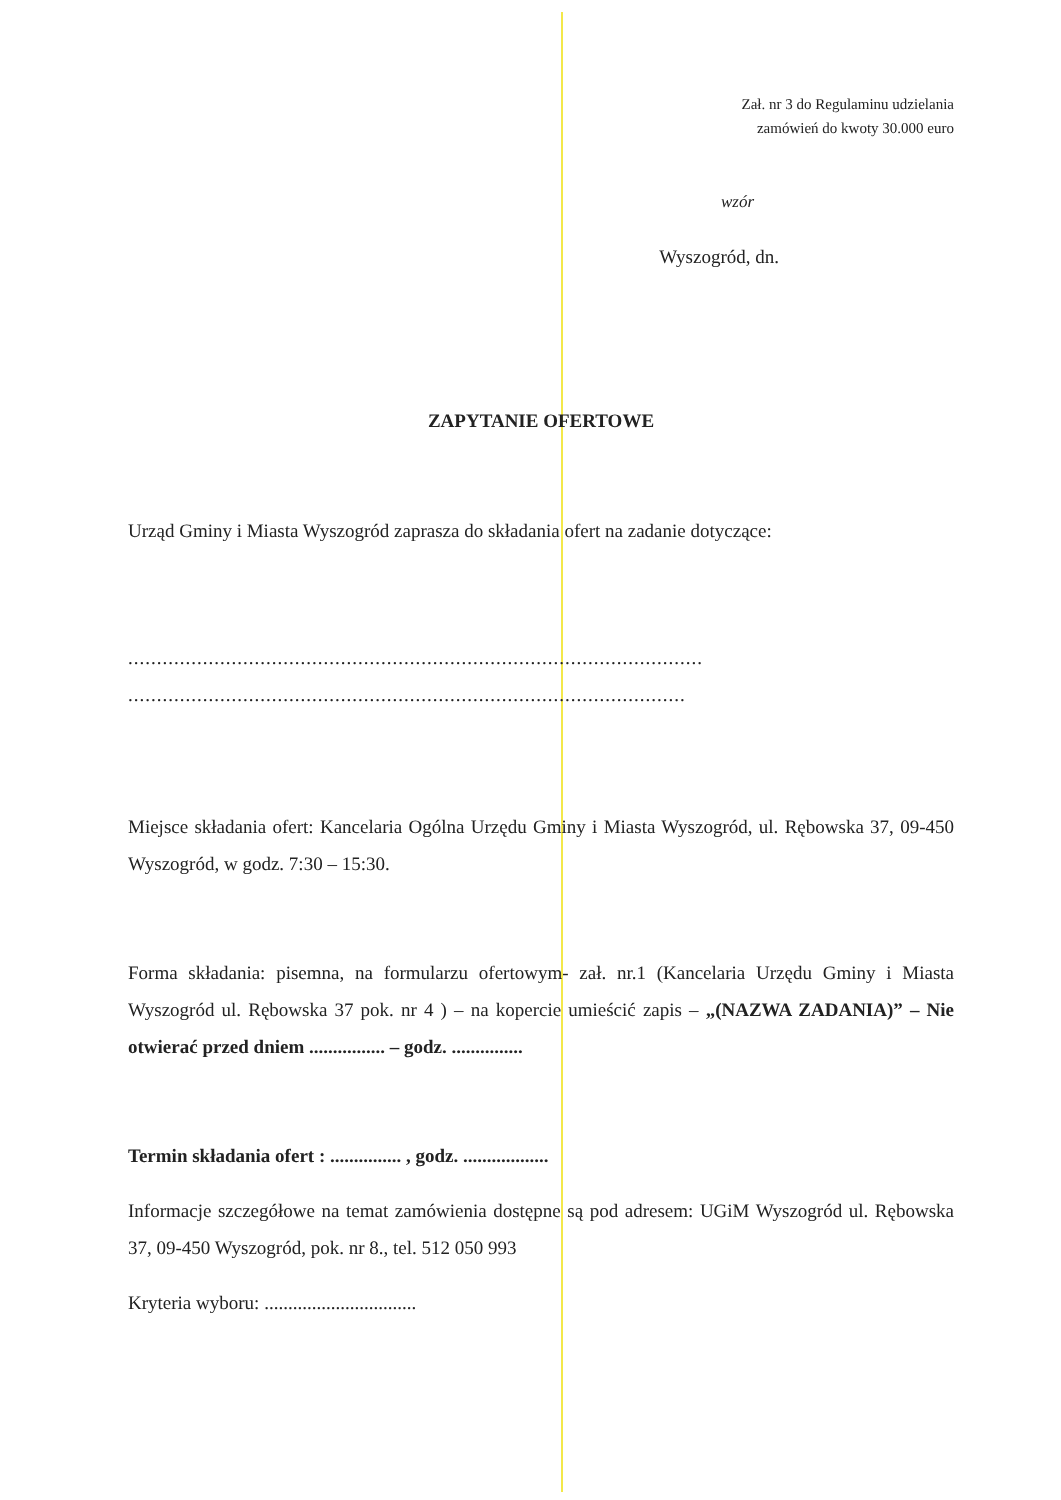Zał. nr 3 do Regulaminu udzielania
zamówień do kwoty 30.000 euro
wzór
Wyszogród, dn.
ZAPYTANIE OFERTOWE
Urząd Gminy i Miasta Wyszogród zaprasza do składania ofert na zadanie dotyczące:
....................................................................................................
.................................................................................................
Miejsce składania ofert: Kancelaria Ogólna Urzędu Gminy i Miasta Wyszogród, ul. Rębowska 37, 09-450 Wyszogród, w godz. 7:30 – 15:30.
Forma składania: pisemna, na formularzu ofertowym- zał. nr.1 (Kancelaria Urzędu Gminy i Miasta Wyszogród ul. Rębowska 37 pok. nr 4 ) – na kopercie umieścić zapis – „(NAZWA ZADANIA)” – Nie otwierać przed dniem ................ – godz. ...............
Termin składania ofert : ............... , godz. ..................
Informacje szczegółowe na temat zamówienia dostępne są pod adresem: UGiM Wyszogród ul. Rębowska 37, 09-450 Wyszogród, pok. nr 8., tel. 512 050 993
Kryteria wyboru: ................................